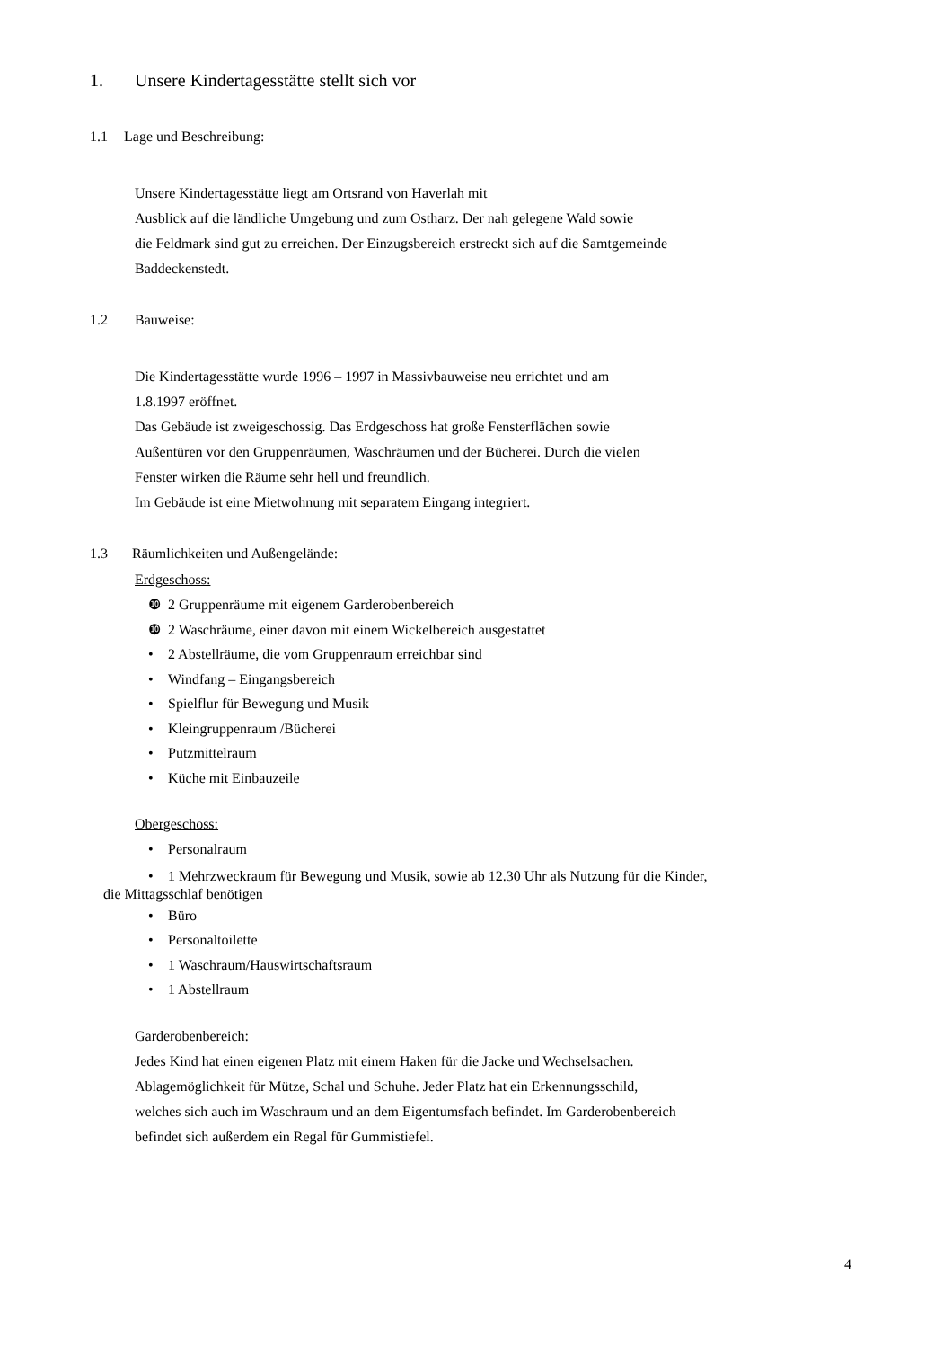1. Unsere Kindertagesstätte stellt sich vor
1.1 Lage und Beschreibung:
Unsere Kindertagesstätte liegt am Ortsrand von Haverlah mit
Ausblick auf die ländliche Umgebung und zum Ostharz. Der nah gelegene Wald sowie
die Feldmark sind gut zu erreichen. Der Einzugsbereich erstreckt sich auf die Samtgemeinde
Baddeckenstedt.
1.2 Bauweise:
Die Kindertagesstätte wurde 1996 – 1997 in Massivbauweise neu errichtet und am
1.8.1997 eröffnet.
Das Gebäude ist zweigeschossig. Das Erdgeschoss hat große Fensterflächen sowie
Außentüren vor den Gruppenräumen, Waschräumen und der Bücherei. Durch die vielen
Fenster wirken die Räume sehr hell und freundlich.
Im Gebäude ist eine Mietwohnung mit separatem Eingang integriert.
1.3 Räumlichkeiten und Außengelände:
Erdgeschoss:
❿ 2 Gruppenräume mit eigenem Garderobenbereich
❿ 2 Waschräume, einer davon mit einem Wickelbereich ausgestattet
• 2 Abstellräume, die vom Gruppenraum erreichbar sind
• Windfang – Eingangsbereich
• Spielflur für Bewegung und Musik
• Kleingruppenraum /Bücherei
• Putzmittelraum
• Küche mit Einbauzeile
Obergeschoss:
• Personalraum
• 1 Mehrzweckraum für Bewegung und Musik, sowie ab 12.30 Uhr als Nutzung für die Kinder,
die Mittagsschlaf benötigen
• Büro
• Personaltoilette
• 1 Waschraum/Hauswirtschaftsraum
• 1 Abstellraum
Garderobenbereich:
Jedes Kind hat einen eigenen Platz mit einem Haken für die Jacke und Wechselsachen.
Ablagemöglichkeit für Mütze, Schal und Schuhe. Jeder Platz hat ein Erkennungsschild,
welches sich auch im Waschraum und an dem Eigentumsfach befindet. Im Garderobenbereich
befindet sich außerdem ein Regal für Gummistiefel.
4